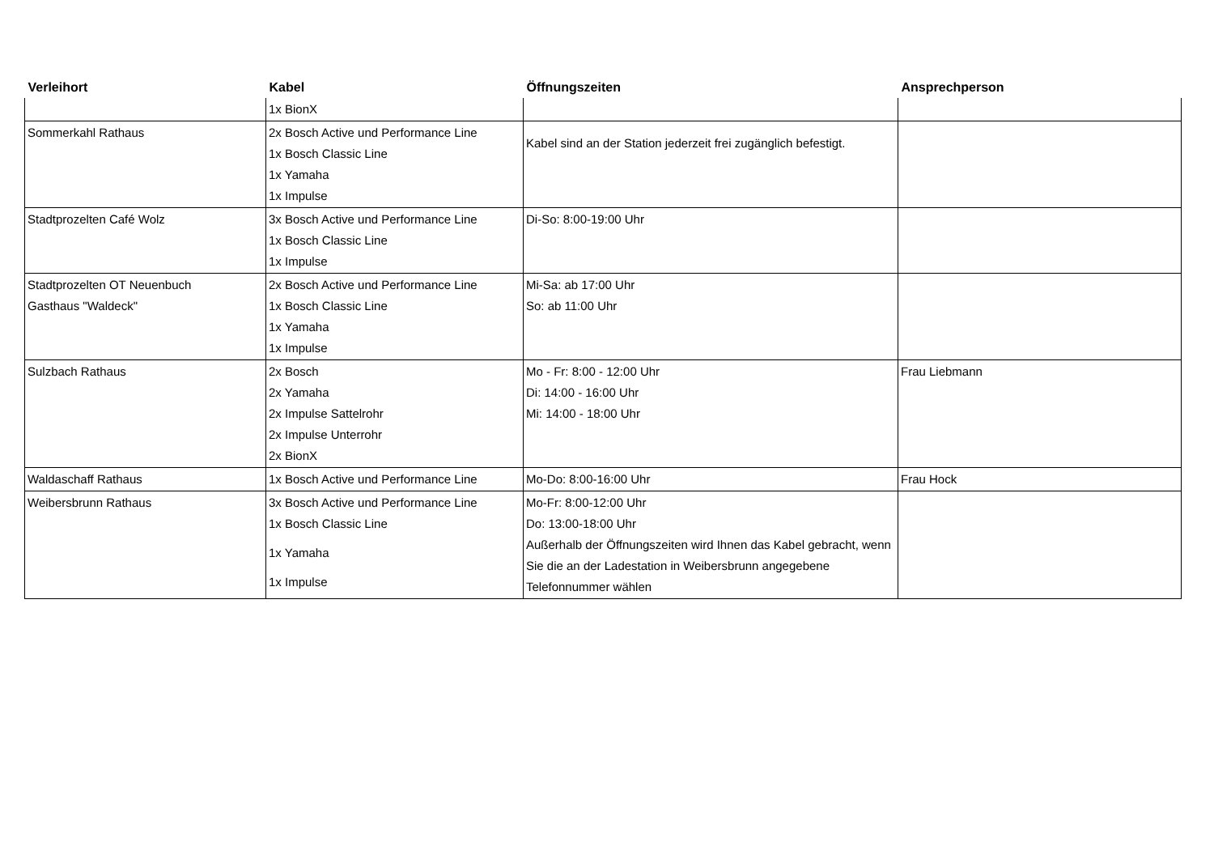| Verleihort | Kabel | Öffnungszeiten | Ansprechperson |
| --- | --- | --- | --- |
| | 1x BionX | | |
| Sommerkahl Rathaus | 2x Bosch Active und Performance Line 1x Bosch Classic Line 1x Yamaha 1x Impulse | Kabel sind an der Station jederzeit frei zugänglich befestigt. | |
| Stadtprozelten Café Wolz | 3x Bosch Active und Performance Line 1x Bosch Classic Line 1x Impulse | Di-So: 8:00-19:00 Uhr | |
| Stadtprozelten OT Neuenbuch Gasthaus "Waldeck" | 2x Bosch Active und Performance Line 1x Bosch Classic Line 1x Yamaha 1x Impulse | Mi-Sa: ab 17:00 Uhr So: ab 11:00 Uhr | |
| Sulzbach Rathaus | 2x Bosch 2x Yamaha 2x Impulse Sattelrohr 2x Impulse Unterrohr 2x BionX | Mo - Fr: 8:00 - 12:00 Uhr Di: 14:00 - 16:00 Uhr Mi: 14:00 - 18:00 Uhr | Frau Liebmann |
| Waldaschaff Rathaus | 1x Bosch Active und Performance Line | Mo-Do: 8:00-16:00 Uhr | Frau Hock |
| Weibersbrunn Rathaus | 3x Bosch Active und Performance Line 1x Bosch Classic Line 1x Yamaha 1x Impulse | Mo-Fr: 8:00-12:00 Uhr Do: 13:00-18:00 Uhr Außerhalb der Öffnungszeiten wird Ihnen das Kabel gebracht, wenn Sie die an der Ladestation in Weibersbrunn angegebene Telefonnummer wählen | |